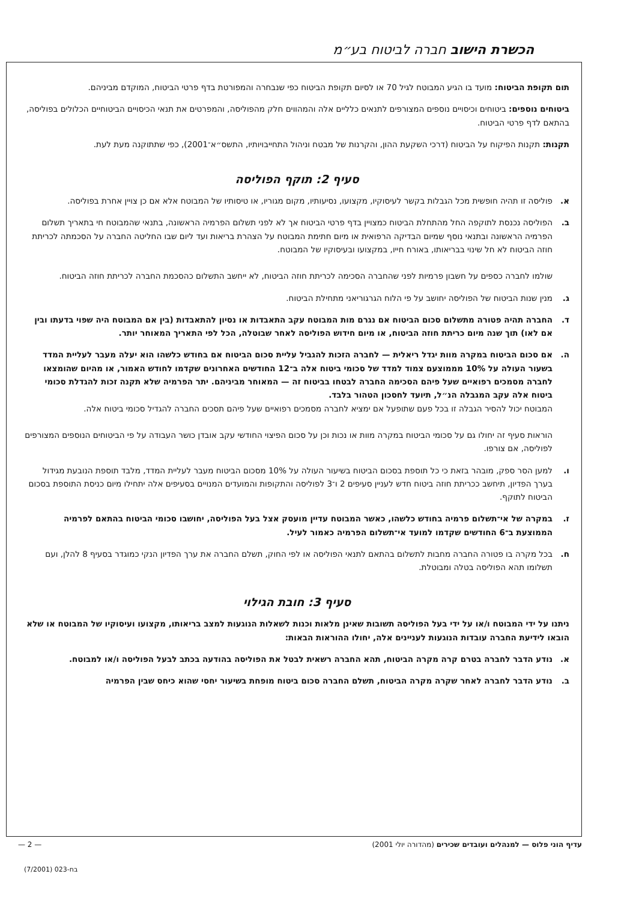הכשרת הישוב חברה לביטוח בע״מ
תום תקופת הביטוח: מועד בו הגיע המבוטח לגיל 70 או לסיום תקופת הביטוח כפי שנבחרה והמפורטת בדף פרטי הביטוח, המוקדם מביניהם.
ביטוחים נוספים: ביטוחים וכיסויים נוספים המצורפים לתנאים כלליים אלה והמהווים חלק מהפוליסה, והמפרטים את תנאי הכיסויים הביטוחיים הכלולים בפוליסה, בהתאם לדף פרטי הביטוח.
תקנות: תקנות הפיקוח על הביטוח (דרכי השקעת ההון, והקרנות של מבטח וניהול התחייבויותיו, התשס״א־2001), כפי שתתוקנה מעת לעת.
סעיף 2: תוקף הפוליסה
א. פוליסה זו תהיה חופשית מכל הגבלות בקשר לעיסוקיו, מקצועו, נסיעותיו, מקום מגוריו, או טיסותיו של המבוטח אלא אם כן צויין אחרת בפוליסה.
ב. הפוליסה נכנסת לתוקפה החל מהתחלת הביטוח כמצויין בדף פרטי הביטוח אך לא לפני תשלום הפרמיה הראשונה, בתנאי שהמבוטח חי בתאריך תשלום הפרמיה הראשונה ובתנאי נוסף שמיום הבדיקה הרפואית או מיום חתימת המבוטח על הצהרת בריאות ועד ליום שבו החליטה החברה על הסכמתה לכריתת חוזה הביטוח לא חל שינוי בבריאותו, באורח חייו, במקצועו ובעיסוקיו של המבוטח.
שולמו לחברה כספים על חשבון פרמיות לפני שהחברה הסכימה לכריתת חוזה הביטוח, לא ייחשב התשלום כהסכמת החברה לכריתת חוזה הביטוח.
ג. מנין שנות הביטוח של הפוליסה יחושב על פי הלוח הגרגוריאני מתחילת הביטוח.
ד. החברה תהיה פטורה מתשלום סכום הביטוח אם נגרם מות המבוטח עקב התאבדות או נסיון להתאבדות (בין אם המבוטח היה שפוי בדעתו ובין אם לאו) תוך שנה מיום כריתת חוזה הביטוח, או מיום חידוש הפוליסה לאחר שבוטלה, הכל לפי התאריך המאוחר יותר.
ה. אם סכום הביטוח במקרה מוות יגדל ריאלית — לחברה הזכות להגביל עליית סכום הביטוח אם בחודש כלשהו הוא יעלה מעבר לעליית המדד בשעור העולה על 10% מממוצעם צמוד למדד של סכומי ביטוח אלה ב־12 החודשים האחרונים שקדמו לחודש האמור, או מהיום שהומצאו לחברה מסמכים רפואיים שעל פיהם הסכימה החברה לבטחו בביטוח זה — המאוחר מביניהם. יתר הפרמיה שלא תקנה זכות להגדלת סכומי ביטוח אלה עקב המגבלה הנ״ל, תיועד לחסכון הטהור בלבד.
המבוטח יכול להסיר הגבלה זו בכל פעם שתופעל אם ימציא לחברה מסמכים רפואיים שעל פיהם תסכים החברה להגדיל סכומי ביטוח אלה.
הוראות סעיף זה יחולו גם על סכומי הביטוח במקרה מוות או נכות וכן על סכום הפיצוי החודשי עקב אובדן כושר העבודה על פי הביטוחים הנוספים המצורפים לפוליסה, אם צורפו.
ו. למען הסר ספק, מובהר בזאת כי כל תוספת בסכום הביטוח בשיעור העולה על 10% מסכום הביטוח מעבר לעליית המדד, מלבד תוספת הנובעת מגידול בערך הפדיון, תיחשב ככריתת חוזה ביטוח חדש לעניין סעיפים 2 ו־3 לפוליסה והתקופות והמועדים המנויים בסעיפים אלה יתחילו מיום כניסת התוספת בסכום הביטוח לתוקף.
ז. במקרה של אי־תשלום פרמיה בחודש כלשהו, כאשר המבוטח עדיין מועסק אצל בעל הפוליסה, יחושבו סכומי הביטוח בהתאם לפרמיה הממוצעת ב־6 החודשים שקדמו למועד אי־תשלום הפרמיה כאמור לעיל.
ח. בכל מקרה בו פטורה החברה מחבות לתשלום בהתאם לתנאי הפוליסה או לפי החוק, תשלם החברה את ערך הפדיון הנקי כמוגדר בסעיף 8 להלן, ועם תשלומו תהא הפוליסה בטלה ומבוטלת.
סעיף 3: חובת הגילוי
ניתנו על ידי המבוטח ו/או על ידי בעל הפוליסה תשובות שאינן מלאות וכנות לשאלות הנוגעות למצב בריאותו, מקצועו ועיסוקיו של המבוטח או שלא הובאו לידיעת החברה עובדות הנוגעות לעניינים אלה, יחולו ההוראות הבאות:
א. נודע הדבר לחברה בטרם קרה מקרה הביטוח, תהא החברה רשאית לבטל את הפוליסה בהודעה בכתב לבעל הפוליסה ו/או למבוטח.
ב. נודע הדבר לחברה לאחר שקרה מקרה הביטוח, תשלם החברה סכום ביטוח מופחת בשיעור יחסי שהוא כיחס שבין הפרמיה
עדיף הוני פלוס — למנהלים ועובדים שכירים (מהדורה יולי 2001) — 2 —
בח-023 (7/2001)